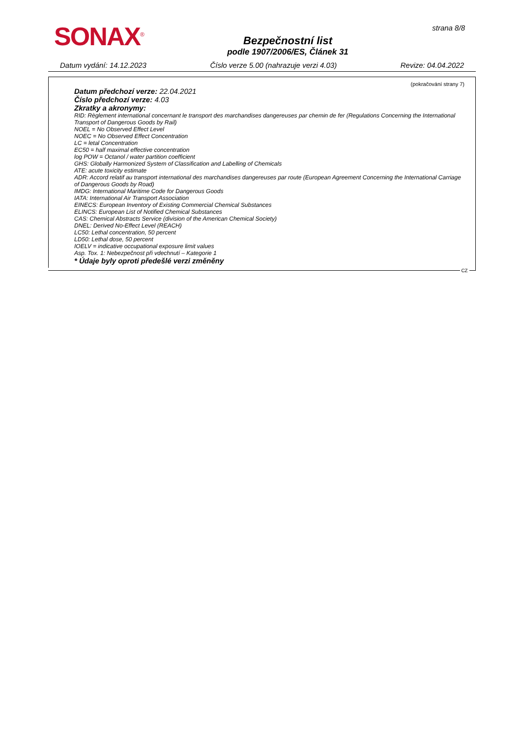SONAX<sup>®</sup>
Bezpečnostní list
podle 1907/2006/ES, Článek 31
strana 8/8
Datum vydání: 14.12.2023 Číslo verze 5.00 (nahrazuje verzi 4.03) Revize: 04.04.2022
(pokračování strany 7)
Datum předchozí verze: 22.04.2021
Číslo předchozí verze: 4.03
Zkratky a akronymy:
RID: Règlement international concernant le transport des marchandises dangereuses par chemin de fer (Regulations Concerning the International Transport of Dangerous Goods by Rail)
NOEL = No Observed Effect Level
NOEC = No Observed Effect Concentration
LC = letal Concentration
EC50 = half maximal effective concentration
log POW = Octanol / water partition coefficient
GHS: Globally Harmonized System of Classification and Labelling of Chemicals
ATE: acute toxicity estimate
ADR: Accord relatif au transport international des marchandises dangereuses par route (European Agreement Concerning the International Carriage of Dangerous Goods by Road)
IMDG: International Maritime Code for Dangerous Goods
IATA: International Air Transport Association
EINECS: European Inventory of Existing Commercial Chemical Substances
ELINCS: European List of Notified Chemical Substances
CAS: Chemical Abstracts Service (division of the American Chemical Society)
DNEL: Derived No-Effect Level (REACH)
LC50: Lethal concentration, 50 percent
LD50: Lethal dose, 50 percent
IOELV = indicative occupational exposure limit values
Asp. Tox. 1: Nebezpečnost při vdechnutí – Kategorie 1
* Údaje byly oproti předešlé verzi změněny
CZ